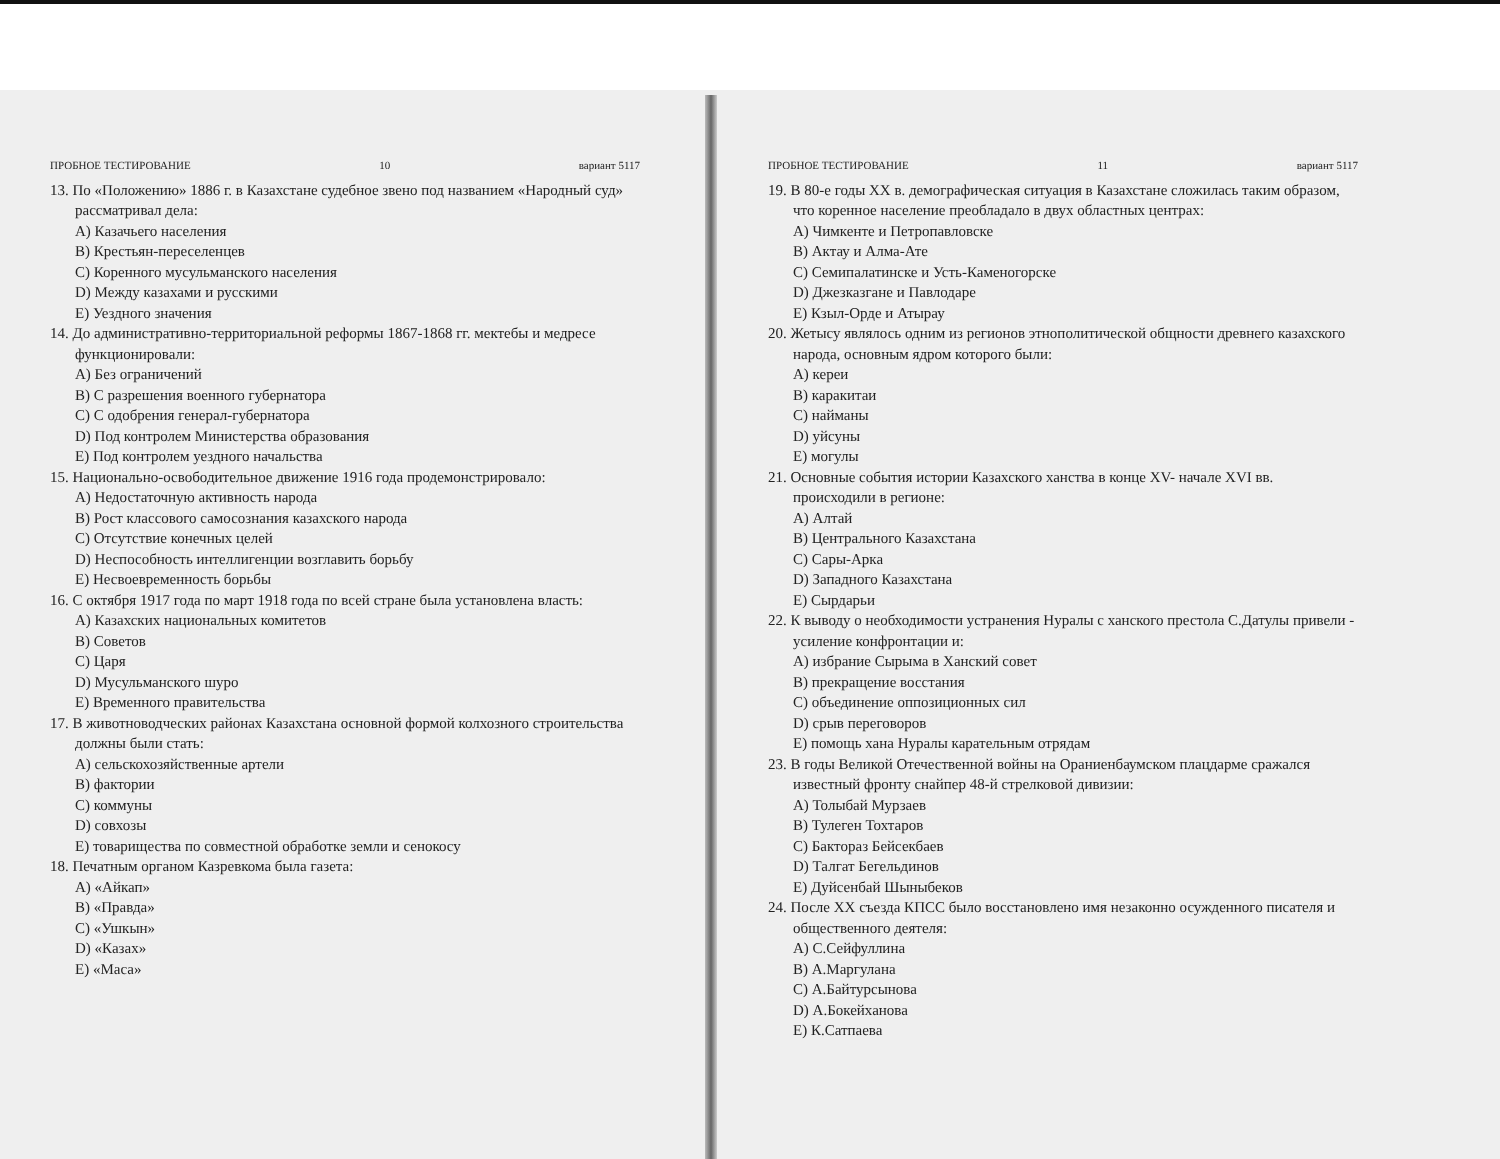ПРОБНОЕ ТЕСТИРОВАНИЕ 10 вариант 5117
13. По «Положению» 1886 г. в Казахстане судебное звено под названием «Народный суд» рассматривал дела:
A) Казачьего населения
B) Крестьян-переселенцев
C) Коренного мусульманского населения
D) Между казахами и русскими
E) Уездного значения
14. До административно-территориальной реформы 1867-1868 гг. мектебы и медресе функционировали:
A) Без ограничений
B) С разрешения военного губернатора
C) С одобрения генерал-губернатора
D) Под контролем Министерства образования
E) Под контролем уездного начальства
15. Национально-освободительное движение 1916 года продемонстрировало:
A) Недостаточную активность народа
B) Рост классового самосознания казахского народа
C) Отсутствие конечных целей
D) Неспособность интеллигенции возглавить борьбу
E) Несвоевременность борьбы
16. С октября 1917 года по март 1918 года по всей стране была установлена власть:
A) Казахских национальных комитетов
B) Советов
C) Царя
D) Мусульманского шуро
E) Временного правительства
17. В животноводческих районах Казахстана основной формой колхозного строительства должны были стать:
A) сельскохозяйственные артели
B) фактории
C) коммуны
D) совхозы
E) товарищества по совместной обработке земли и сенокосу
18. Печатным органом Казревкома была газета:
A) «Айкап»
B) «Правда»
C) «Ушкын»
D) «Казах»
E) «Маса»
ПРОБНОЕ ТЕСТИРОВАНИЕ 11 вариант 5117
19. В 80-е годы XX в. демографическая ситуация в Казахстане сложилась таким образом, что коренное население преобладало в двух областных центрах:
A) Чимкенте и Петропавловске
B) Актау и Алма-Ате
C) Семипалатинске и Усть-Каменогорске
D) Джезказгане и Павлодаре
E) Кзыл-Орде и Атырау
20. Жетысу являлось одним из регионов этнополитической общности древнего казахского народа, основным ядром которого были:
A) кереи
B) каракитаи
C) найманы
D) уйсуны
E) могулы
21. Основные события истории Казахского ханства в конце XV- начале XVI вв. происходили в регионе:
A) Алтай
B) Центрального Казахстана
C) Сары-Арка
D) Западного Казахстана
E) Сырдарьи
22. К выводу о необходимости устранения Нуралы с ханского престола С.Датулы привели - усиление конфронтации и:
A) избрание Сырыма в Ханский совет
B) прекращение восстания
C) объединение оппозиционных сил
D) срыв переговоров
E) помощь хана Нуралы карательным отрядам
23. В годы Великой Отечественной войны на Ораниенбаумском плацдарме сражался известный фронту снайпер 48-й стрелковой дивизии:
A) Толыбай Мурзаев
B) Тулеген Тохтаров
C) Бактораз Бейсекбаев
D) Талгат Бегельдинов
E) Дуйсенбай Шыныбеков
24. После XX съезда КПСС было восстановлено имя незаконно осужденного писателя и общественного деятеля:
A) С.Сейфуллина
B) А.Маргулана
C) А.Байтурсынова
D) А.Бокейханова
E) К.Сатпаева